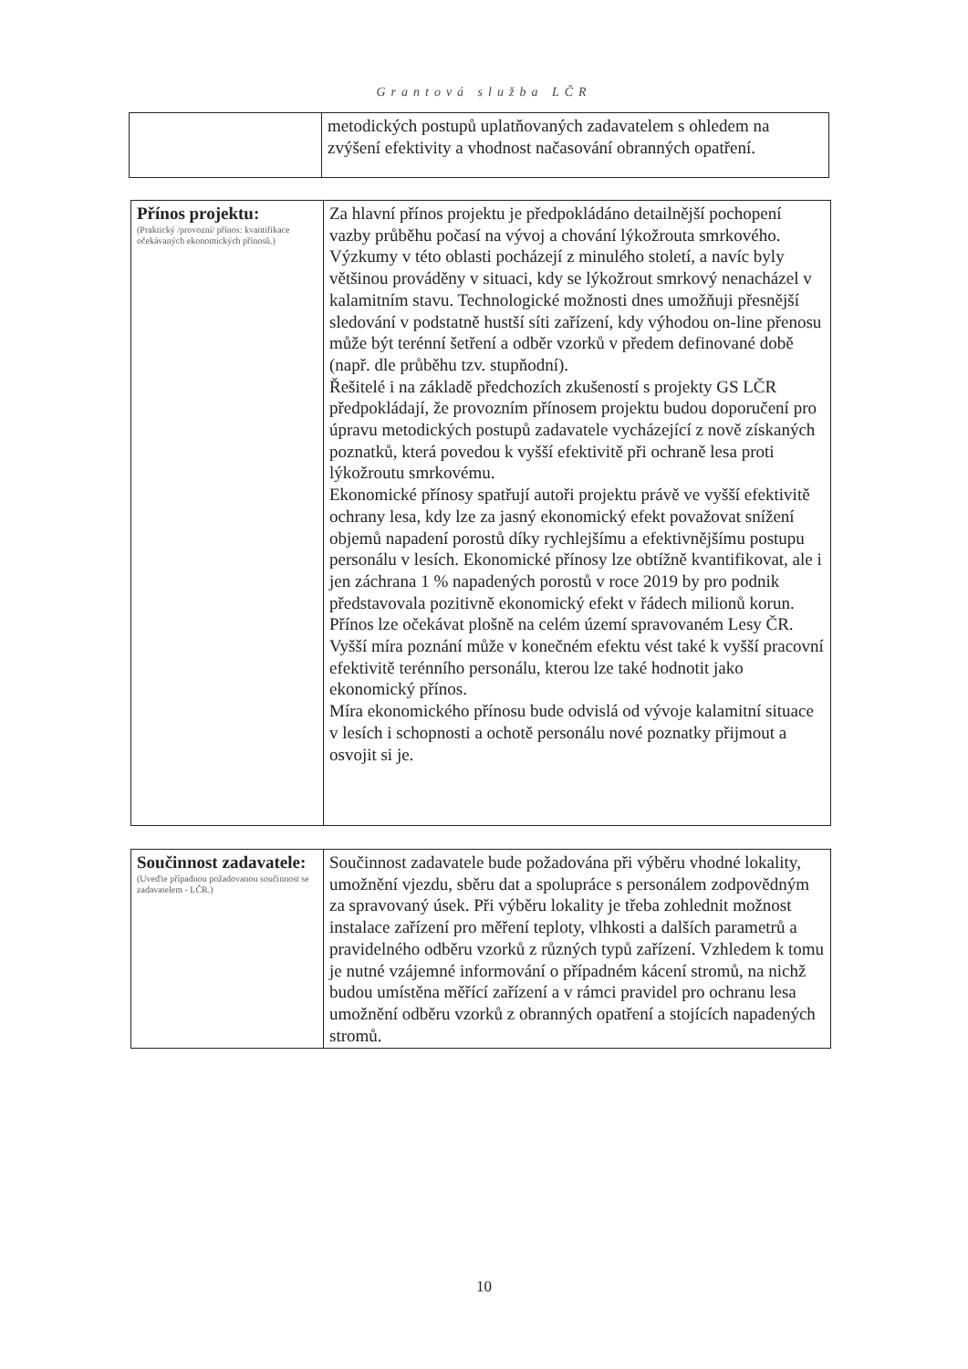Grantová služba LČR
| | metodických postupů uplatňovaných zadavatelem s ohledem na zvýšení efektivity a vhodnost načasování obranných opatření. |
| Přínos projektu: (Praktický /provozní/ přínos: kvantifikace očekávaných ekonomických přínosů.) | Za hlavní přínos projektu je předpokládáno detailnější pochopení vazby průběhu počasí na vývoj a chování lýkožrouta smrkového. Výzkumy v této oblasti pocházejí z minulého století, a navíc byly většinou prováděny v situaci, kdy se lýkožrout smrkový nenacházel v kalamitním stavu. Technologické možnosti dnes umožňuji přesnější sledování v podstatně hustší síti zařízení, kdy výhodou on-line přenosu může být terénní šetření a odběr vzorků v předem definované době (např. dle průběhu tzv. stupňodní). Řešitelé i na základě předchozích zkušeností s projekty GS LČR předpokládají, že provozním přínosem projektu budou doporučení pro úpravu metodických postupů zadavatele vycházející z nově získaných poznatků, která povedou k vyšší efektivitě při ochraně lesa proti lýkožroutu smrkovému. Ekonomické přínosy spatřují autoři projektu právě ve vyšší efektivitě ochrany lesa, kdy lze za jasný ekonomický efekt považovat snížení objemů napadení porostů díky rychlejšímu a efektivnějšímu postupu personálu v lesích. Ekonomické přínosy lze obtížně kvantifikovat, ale i jen záchrana 1 % napadených porostů v roce 2019 by pro podnik představovala pozitivně ekonomický efekt v řádech milionů korun. Přínos lze očekávat plošně na celém území spravovaném Lesy ČR. Vyšší míra poznání může v konečném efektu vést také k vyšší pracovní efektivitě terénního personálu, kterou lze také hodnotit jako ekonomický přínos. Míra ekonomického přínosu bude odvislá od vývoje kalamitní situace v lesích i schopnosti a ochotě personálu nové poznatky přijmout a osvojit si je. |
| Součinnost zadavatele: (Uveďte případnou požadovanou součinnost se zadavatelem - LČR.) | Součinnost zadavatele bude požadována při výběru vhodné lokality, umožnění vjezdu, sběru dat a spolupráce s personálem zodpovědným za spravovaný úsek. Při výběru lokality je třeba zohlednit možnost instalace zařízení pro měření teploty, vlhkosti a dalších parametrů a pravidelného odběru vzorků z různých typů zařízení. Vzhledem k tomu je nutné vzájemné informování o případném kácení stromů, na nichž budou umístěna měřící zařízení a v rámci pravidel pro ochranu lesa umožnění odběru vzorků z obranných opatření a stojících napadených stromů. |
10